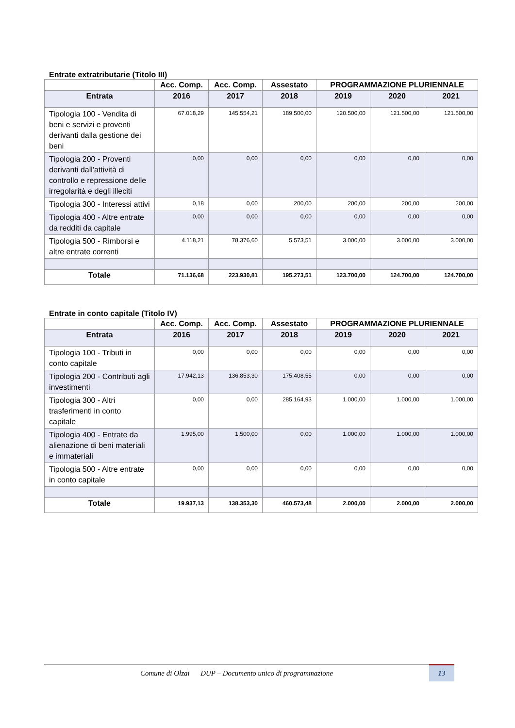Entrate extratributarie (Titolo III)
| | Acc. Comp. | Acc. Comp. | Assestato | PROGRAMMAZIONE PLURIENNALE | | |
| --- | --- | --- | --- | --- | --- | --- |
| Entrata | 2016 | 2017 | 2018 | 2019 | 2020 | 2021 |
| Tipologia 100 - Vendita di beni e servizi e proventi derivanti dalla gestione dei beni | 67.018,29 | 145.554,21 | 189.500,00 | 120.500,00 | 121.500,00 | 121.500,00 |
| Tipologia 200 - Proventi derivanti dall'attività di controllo e repressione delle irregolarità e degli illeciti | 0,00 | 0,00 | 0,00 | 0,00 | 0,00 | 0,00 |
| Tipologia 300 - Interessi attivi | 0,18 | 0,00 | 200,00 | 200,00 | 200,00 | 200,00 |
| Tipologia 400 - Altre entrate da redditi da capitale | 0,00 | 0,00 | 0,00 | 0,00 | 0,00 | 0,00 |
| Tipologia 500 - Rimborsi e altre entrate correnti | 4.118,21 | 78.376,60 | 5.573,51 | 3.000,00 | 3.000,00 | 3.000,00 |
| Totale | 71.136,68 | 223.930,81 | 195.273,51 | 123.700,00 | 124.700,00 | 124.700,00 |
Entrate in conto capitale (Titolo IV)
| | Acc. Comp. | Acc. Comp. | Assestato | PROGRAMMAZIONE PLURIENNALE | | |
| --- | --- | --- | --- | --- | --- | --- |
| Entrata | 2016 | 2017 | 2018 | 2019 | 2020 | 2021 |
| Tipologia 100 - Tributi in conto capitale | 0,00 | 0,00 | 0,00 | 0,00 | 0,00 | 0,00 |
| Tipologia 200 - Contributi agli investimenti | 17.942,13 | 136.853,30 | 175.408,55 | 0,00 | 0,00 | 0,00 |
| Tipologia 300 - Altri trasferimenti in conto capitale | 0,00 | 0,00 | 285.164,93 | 1.000,00 | 1.000,00 | 1.000,00 |
| Tipologia 400 - Entrate da alienazione di beni materiali e immateriali | 1.995,00 | 1.500,00 | 0,00 | 1.000,00 | 1.000,00 | 1.000,00 |
| Tipologia 500 - Altre entrate in conto capitale | 0,00 | 0,00 | 0,00 | 0,00 | 0,00 | 0,00 |
| Totale | 19.937,13 | 138.353,30 | 460.573,48 | 2.000,00 | 2.000,00 | 2.000,00 |
Comune di Olzai DUP – Documento unico di programmazione
13